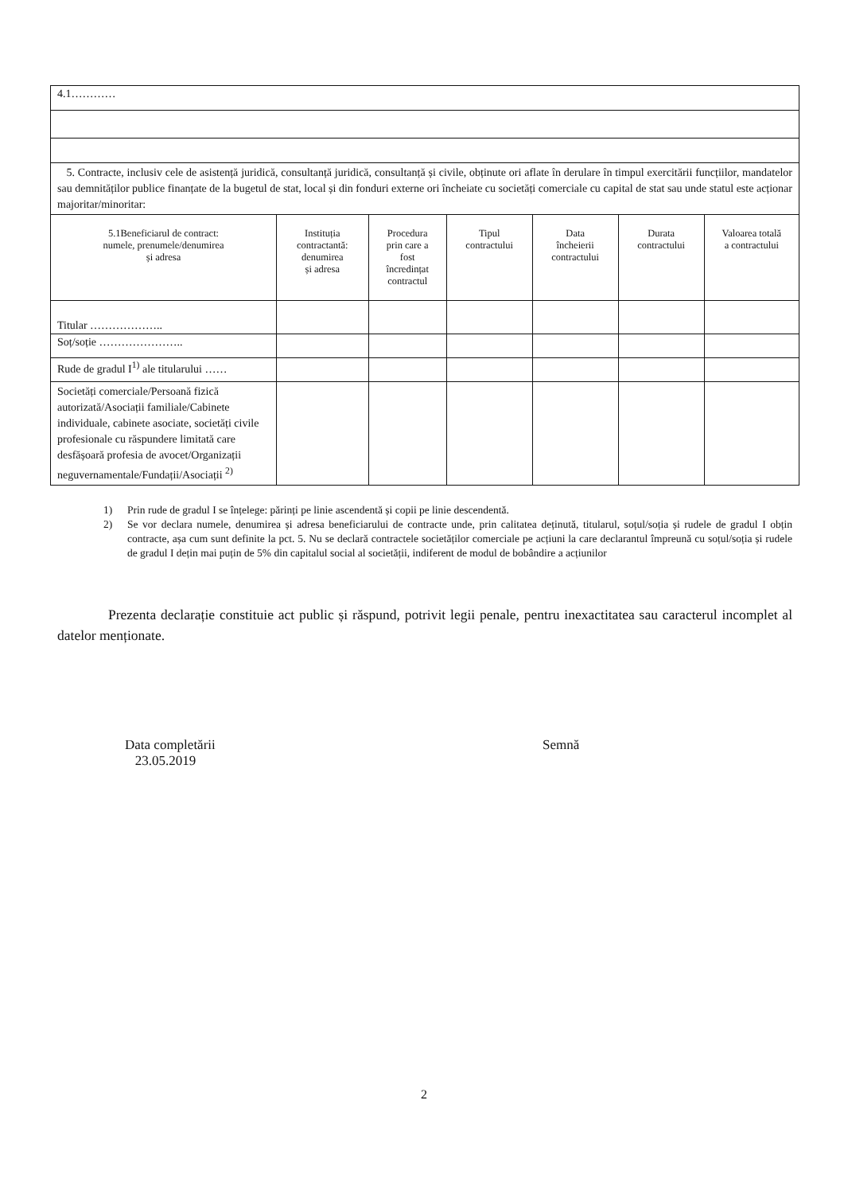| 4.1………… | | | | | | |
| 5. Contracte, inclusiv cele de asistență juridică, consultanță juridică, consultanță și civile, obținute ori aflate în derulare în timpul exercitării funcțiilor, mandatelor sau demnităților publice finanțate de la bugetul de stat, local și din fonduri externe ori încheiate cu societăți comerciale cu capital de stat sau unde statul este acționar majoritar/minoritar: | | | | | | |
| 5.1Beneficiarul de contract: numele, prenumele/denumirea și adresa | Instituția contractantă: denumirea și adresa | Procedura prin care a fost încredințat contractul | Tipul contractului | Data încheierii contractului | Durata contractului | Valoarea totală a contractului |
| Titular ……………….. | | | | | | |
| Soț/soție ………………….. | | | | | | |
| Rude de gradul I<sup>1)</sup> ale titularului …… | | | | | | |
| Societăți comerciale/Persoană fizică autorizată/Asociații familiale/Cabinete individuale, cabinete asociate, societăți civile profesionale cu răspundere limitată care desfășoară profesia de avocet/Organizații neguvernamentale/Fundații/Asociații <sup>2)</sup> | | | | | | |
1) Prin rude de gradul I se înțelege: părinți pe linie ascendentă și copii pe linie descendentă.
2) Se vor declara numele, denumirea și adresa beneficiarului de contracte unde, prin calitatea deținută, titularul, soțul/soția și rudele de gradul I obțin contracte, așa cum sunt definite la pct. 5. Nu se declară contractele societăților comerciale pe acțiuni la care declarantul împreună cu soțul/soția și rudele de gradul I dețin mai puțin de 5% din capitalul social al societății, indiferent de modul de bobândire a acțiunilor
Prezenta declarație constituie act public și răspund, potrivit legii penale, pentru inexactitatea sau caracterul incomplet al datelor menționate.
Data completării
23.05.2019
Semnă
2